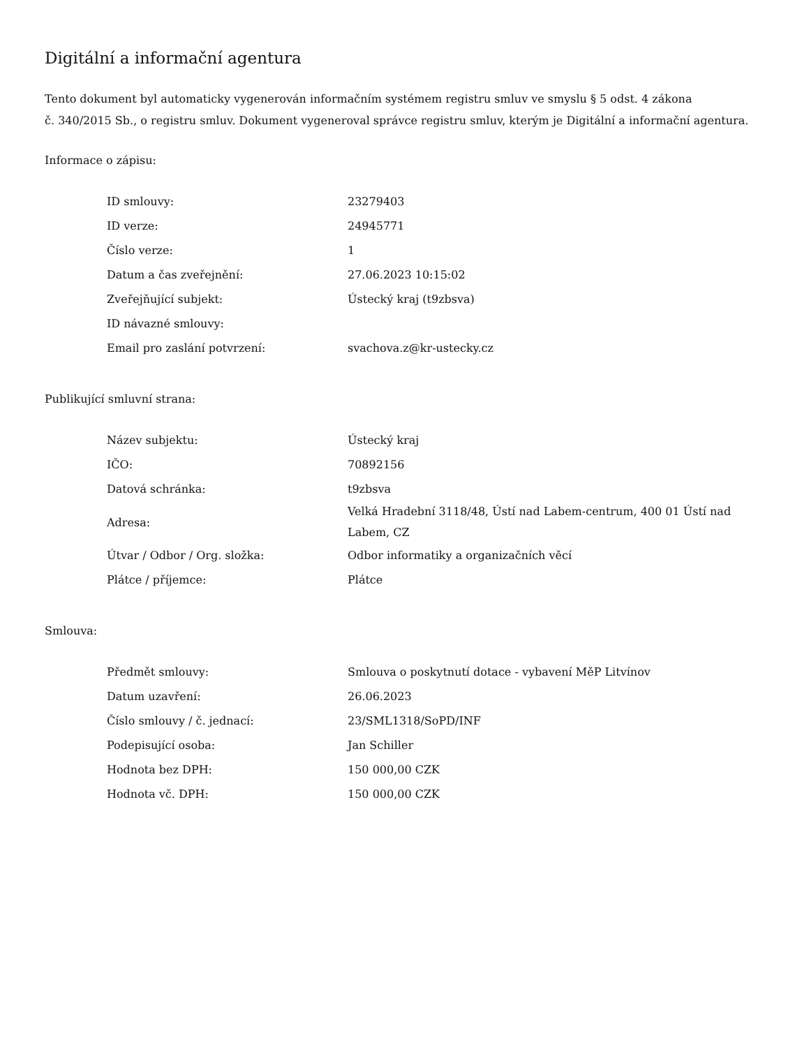Digitální a informační agentura
Tento dokument byl automaticky vygenerován informačním systémem registru smluv ve smyslu § 5 odst. 4 zákona
č. 340/2015 Sb., o registru smluv. Dokument vygeneroval správce registru smluv, kterým je Digitální a informační agentura.
Informace o zápisu:
| ID smlouvy: | 23279403 |
| ID verze: | 24945771 |
| Číslo verze: | 1 |
| Datum a čas zveřejnění: | 27.06.2023 10:15:02 |
| Zveřejňující subjekt: | Ústecký kraj (t9zbsva) |
| ID návazné smlouvy: | |
| Email pro zaslání potvrzení: | svachova.z@kr-ustecky.cz |
Publikující smluvní strana:
| Název subjektu: | Ústecký kraj |
| IČO: | 70892156 |
| Datová schránka: | t9zbsva |
| Adresa: | Velká Hradební 3118/48, Ústí nad Labem-centrum, 400 01 Ústí nad Labem, CZ |
| Útvar / Odbor / Org. složka: | Odbor informatiky a organizačních věcí |
| Plátce / příjemce: | Plátce |
Smlouva:
| Předmět smlouvy: | Smlouva o poskytnutí dotace - vybavení MěP Litvínov |
| Datum uzavření: | 26.06.2023 |
| Číslo smlouvy / č. jednací: | 23/SML1318/SoPD/INF |
| Podepisující osoba: | Jan Schiller |
| Hodnota bez DPH: | 150 000,00 CZK |
| Hodnota vč. DPH: | 150 000,00 CZK |